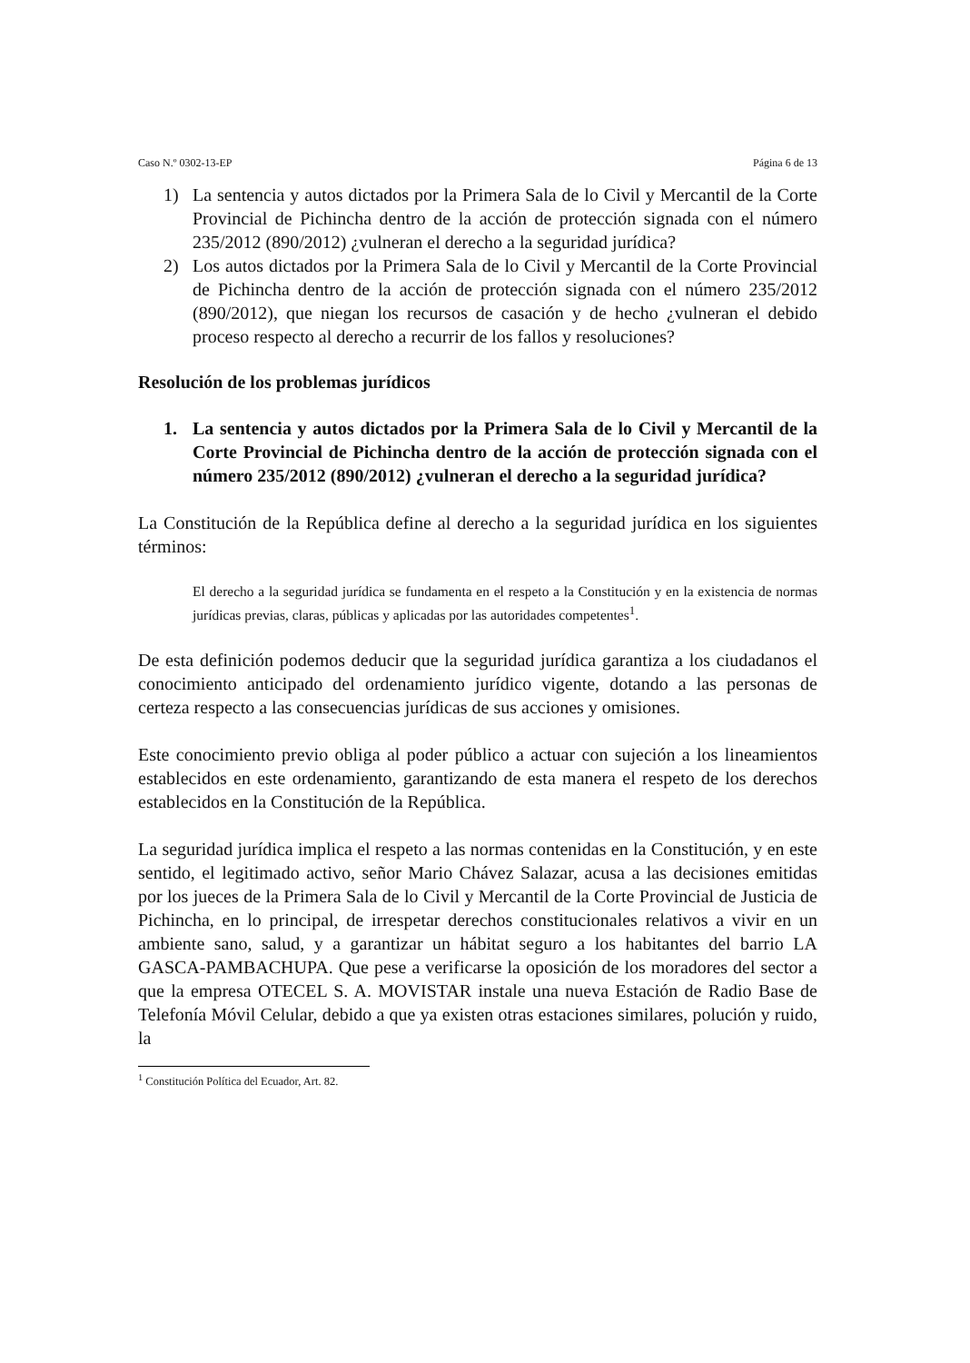Caso N.º 0302-13-EP Página 6 de 13
1) La sentencia y autos dictados por la Primera Sala de lo Civil y Mercantil de la Corte Provincial de Pichincha dentro de la acción de protección signada con el número 235/2012 (890/2012) ¿vulneran el derecho a la seguridad jurídica?
2) Los autos dictados por la Primera Sala de lo Civil y Mercantil de la Corte Provincial de Pichincha dentro de la acción de protección signada con el número 235/2012 (890/2012), que niegan los recursos de casación y de hecho ¿vulneran el debido proceso respecto al derecho a recurrir de los fallos y resoluciones?
Resolución de los problemas jurídicos
1. La sentencia y autos dictados por la Primera Sala de lo Civil y Mercantil de la Corte Provincial de Pichincha dentro de la acción de protección signada con el número 235/2012 (890/2012) ¿vulneran el derecho a la seguridad jurídica?
La Constitución de la República define al derecho a la seguridad jurídica en los siguientes términos:
El derecho a la seguridad jurídica se fundamenta en el respeto a la Constitución y en la existencia de normas jurídicas previas, claras, públicas y aplicadas por las autoridades competentes<sup>1</sup>.
De esta definición podemos deducir que la seguridad jurídica garantiza a los ciudadanos el conocimiento anticipado del ordenamiento jurídico vigente, dotando a las personas de certeza respecto a las consecuencias jurídicas de sus acciones y omisiones.
Este conocimiento previo obliga al poder público a actuar con sujeción a los lineamientos establecidos en este ordenamiento, garantizando de esta manera el respeto de los derechos establecidos en la Constitución de la República.
La seguridad jurídica implica el respeto a las normas contenidas en la Constitución, y en este sentido, el legitimado activo, señor Mario Chávez Salazar, acusa a las decisiones emitidas por los jueces de la Primera Sala de lo Civil y Mercantil de la Corte Provincial de Justicia de Pichincha, en lo principal, de irrespetar derechos constitucionales relativos a vivir en un ambiente sano, salud, y a garantizar un hábitat seguro a los habitantes del barrio LA GASCA-PAMBACHUPA. Que pese a verificarse la oposición de los moradores del sector a que la empresa OTECEL S. A. MOVISTAR instale una nueva Estación de Radio Base de Telefonía Móvil Celular, debido a que ya existen otras estaciones similares, polución y ruido, la
<sup>1</sup> Constitución Política del Ecuador, Art. 82.